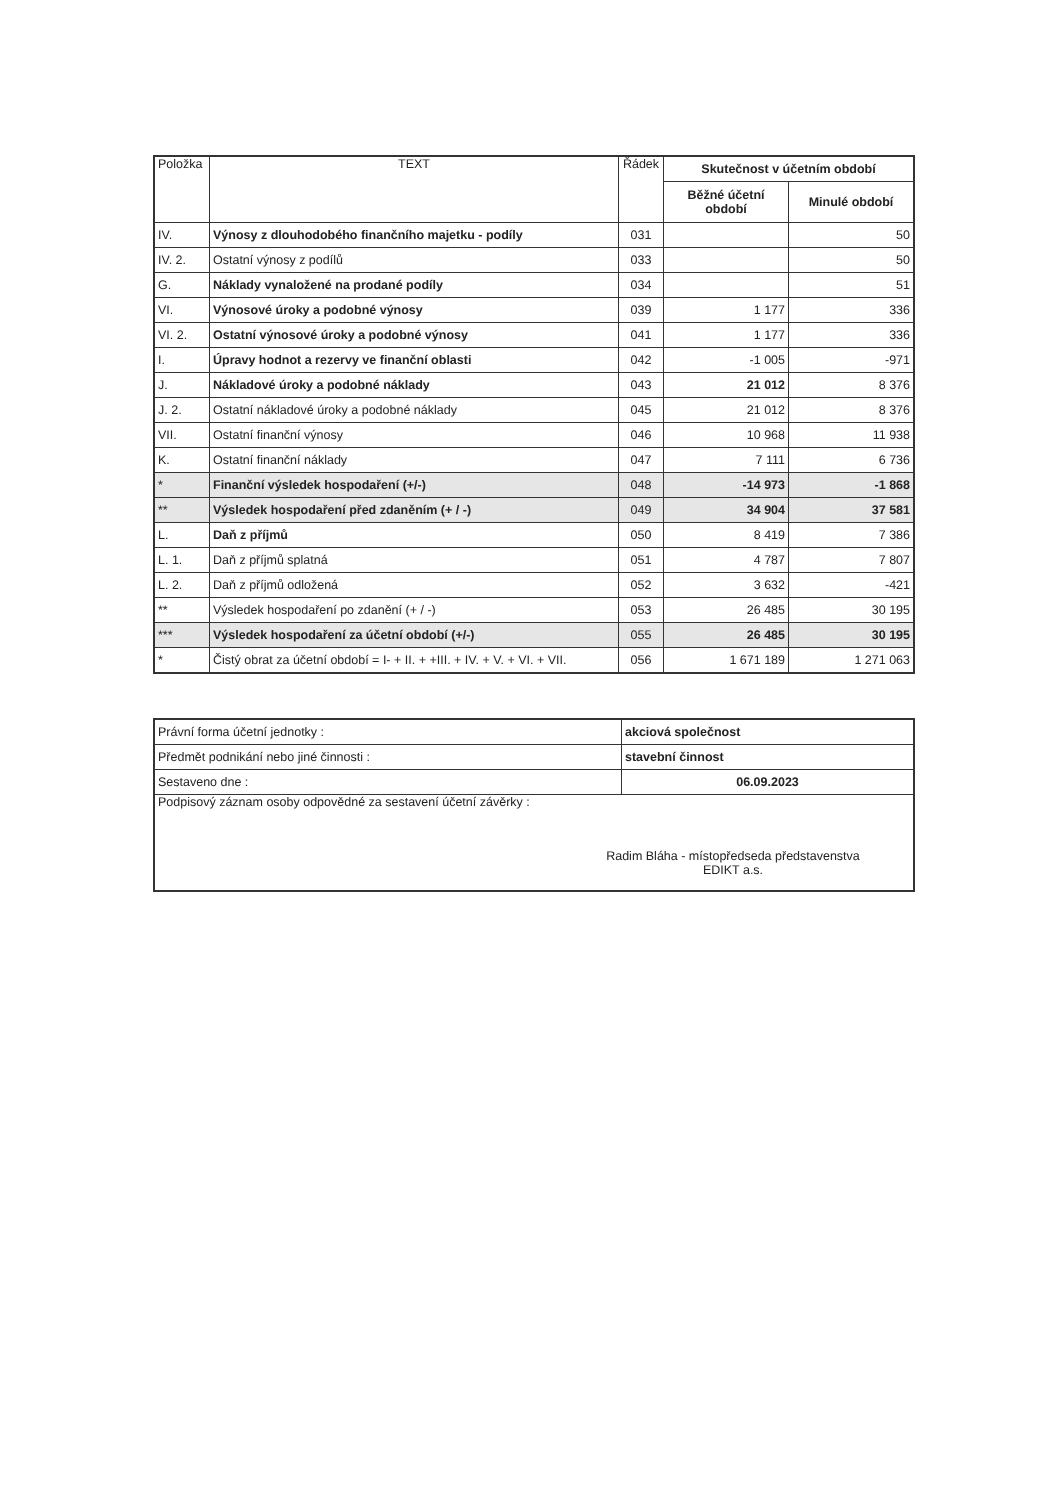| Položka | TEXT | Řádek | Skutečnost v účetním období | |
| --- | --- | --- | --- | --- |
| | | | Běžné účetní období | Minulé období |
| IV. | Výnosy z dlouhodobého finančního majetku - podíly | 031 | | 50 |
| IV. 2. | Ostatní výnosy z podílů | 033 | | 50 |
| G. | Náklady vynaložené na prodané podíly | 034 | | 51 |
| VI. | Výnosové úroky a podobné výnosy | 039 | 1 177 | 336 |
| VI. 2. | Ostatní výnosové úroky a podobné výnosy | 041 | 1 177 | 336 |
| I. | Úpravy hodnot a rezervy ve finanční oblasti | 042 | -1 005 | -971 |
| J. | Nákladové úroky a podobné náklady | 043 | 21 012 | 8 376 |
| J. 2. | Ostatní nákladové úroky a podobné náklady | 045 | 21 012 | 8 376 |
| VII. | Ostatní finanční výnosy | 046 | 10 968 | 11 938 |
| K. | Ostatní finanční náklady | 047 | 7 111 | 6 736 |
| * | Finanční výsledek hospodaření (+/-) | 048 | -14 973 | -1 868 |
| ** | Výsledek hospodaření před zdaněním (+ / -) | 049 | 34 904 | 37 581 |
| L. | Daň z příjmů | 050 | 8 419 | 7 386 |
| L. 1. | Daň z příjmů splatná | 051 | 4 787 | 7 807 |
| L. 2. | Daň z příjmů odložená | 052 | 3 632 | -421 |
| ** | Výsledek hospodaření po zdanění (+ / -) | 053 | 26 485 | 30 195 |
| *** | Výsledek hospodaření za účetní období (+/-) | 055 | 26 485 | 30 195 |
| * | Čistý obrat za účetní období = I- + II. + +III. + IV. + V. + VI. + VII. | 056 | 1 671 189 | 1 271 063 |
| Právní forma účetní jednotky : | akciová společnost |
| Předmět podnikání nebo jiné činnosti : | stavební činnost |
| Sestaveno dne : | 06.09.2023 |
| Podpisový záznam osoby odpovědné za sestavení účetní závěrky : Radim Bláha - místopředseda představenstva EDIKT a.s. | |